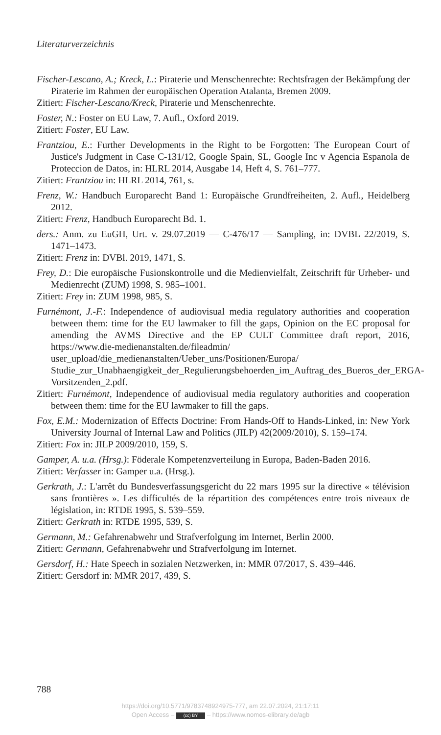Literaturverzeichnis
Fischer-Lescano, A.; Kreck, L.: Piraterie und Menschenrechte: Rechtsfragen der Bekämpfung der Piraterie im Rahmen der europäischen Operation Atalanta, Bremen 2009.
Zitiert: Fischer-Lescano/Kreck, Piraterie und Menschenrechte.
Foster, N.: Foster on EU Law, 7. Aufl., Oxford 2019.
Zitiert: Foster, EU Law.
Frantziou, E.: Further Developments in the Right to be Forgotten: The European Court of Justice's Judgment in Case C-131/12, Google Spain, SL, Google Inc v Agencia Espanola de Proteccion de Datos, in: HLRL 2014, Ausgabe 14, Heft 4, S. 761–777.
Zitiert: Frantziou in: HLRL 2014, 761, s.
Frenz, W.: Handbuch Europarecht Band 1: Europäische Grundfreiheiten, 2. Aufl., Heidelberg 2012.
Zitiert: Frenz, Handbuch Europarecht Bd. 1.
ders.: Anm. zu EuGH, Urt. v. 29.07.2019 — C-476/17 — Sampling, in: DVBL 22/2019, S. 1471–1473.
Zitiert: Frenz in: DVBl. 2019, 1471, S.
Frey, D.: Die europäische Fusionskontrolle und die Medienvielfalt, Zeitschrift für Urheber- und Medienrecht (ZUM) 1998, S. 985–1001.
Zitiert: Frey in: ZUM 1998, 985, S.
Furnémont, J.-F.: Independence of audiovisual media regulatory authorities and cooperation between them: time for the EU lawmaker to fill the gaps, Opinion on the EC proposal for amending the AVMS Directive and the EP CULT Committee draft report, 2016, https://www.die-medienanstalten.de/fileadmin/ user_upload/die_medienanstalten/Ueber_uns/Positionen/Europa/ Studie_zur_Unabhaengigkeit_der_Regulierungsbehoerden_im_Auftrag_des_Bueros_der_ERGA-Vorsitzenden_2.pdf.
Zitiert: Furnémont, Independence of audiovisual media regulatory authorities and cooperation between them: time for the EU lawmaker to fill the gaps.
Fox, E.M.: Modernization of Effects Doctrine: From Hands-Off to Hands-Linked, in: New York University Journal of Internal Law and Politics (JILP) 42(2009/2010), S. 159–174.
Zitiert: Fox in: JILP 2009/2010, 159, S.
Gamper, A. u.a. (Hrsg.): Föderale Kompetenzverteilung in Europa, Baden-Baden 2016.
Zitiert: Verfasser in: Gamper u.a. (Hrsg.).
Gerkrath, J.: L'arrêt du Bundesverfassungsgericht du 22 mars 1995 sur la directive « télévision sans frontières ». Les difficultés de la répartition des compétences entre trois niveaux de législation, in: RTDE 1995, S. 539–559.
Zitiert: Gerkrath in: RTDE 1995, 539, S.
Germann, M.: Gefahrenabwehr und Strafverfolgung im Internet, Berlin 2000.
Zitiert: Germann, Gefahrenabwehr und Strafverfolgung im Internet.
Gersdorf, H.: Hate Speech in sozialen Netzwerken, in: MMR 07/2017, S. 439–446.
Zitiert: Gersdorf in: MMR 2017, 439, S.
788
https://doi.org/10.5771/9783748924975-777, am 22.07.2024, 21:17:11
Open Access – (cc) BY – https://www.nomos-elibrary.de/agb